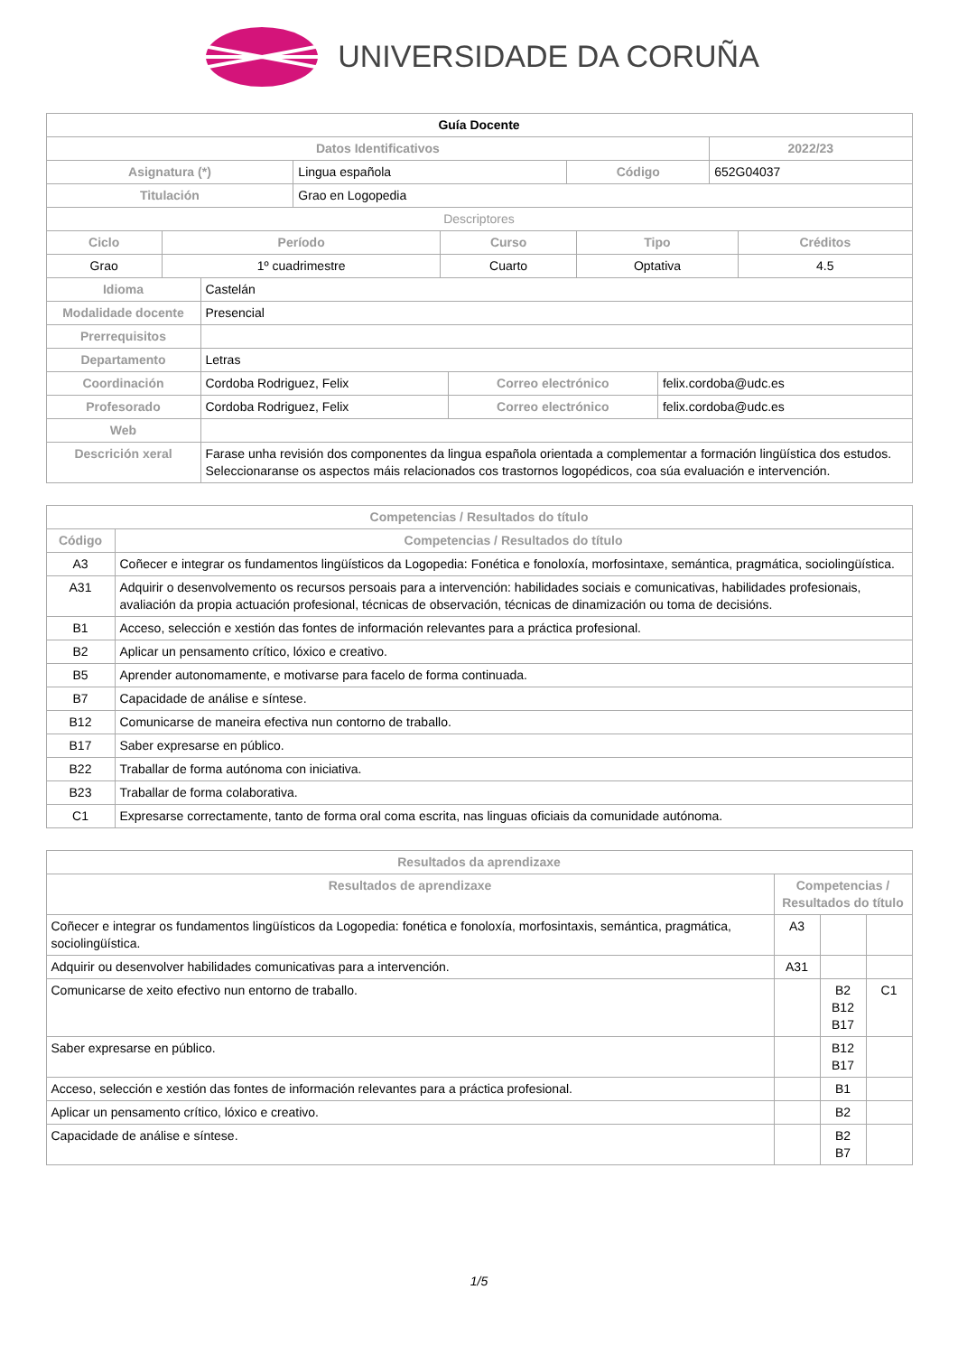UNIVERSIDADE DA CORUÑA
| Guía Docente | | | |
| --- | --- | --- | --- |
| Datos Identificativos | | | 2022/23 |
| Asignatura (*) | Lingua española | Código | 652G04037 |
| Titulación | Grao en Logopedia | | |
| Descriptores | | | |
| Ciclo | Período | Curso | Tipo | Créditos |
| --- | --- | --- | --- | --- |
| Grao | 1º cuadrimestre | Cuarto | Optativa | 4.5 |
| Idioma | Castelán | | |
| Modalidade docente | Presencial | | |
| Prerrequisitos | | | |
| Departamento | Letras | | |
| Coordinación | Cordoba Rodriguez, Felix | Correo electrónico | felix.cordoba@udc.es |
| Profesorado | Cordoba Rodriguez, Felix | Correo electrónico | felix.cordoba@udc.es |
| Web | | | |
| Descrición xeral | Farase unha revisión dos componentes da lingua española orientada a complementar a formación lingüística dos estudos. Seleccionaranse os aspectos máis relacionados cos trastornos logopédicos, coa súa evaluación e intervención. | | |
| Competencias / Resultados do título | |
| --- | --- |
| Código | Competencias / Resultados do título |
| A3 | Coñecer e integrar os fundamentos lingüísticos da Logopedia: Fonética e fonoloxía, morfosintaxe, semántica, pragmática, sociolingüística. |
| A31 | Adquirir o desenvolvemento os recursos persoais para a intervención: habilidades sociais e comunicativas, habilidades profesionais, avaliación da propia actuación profesional, técnicas de observación, técnicas de dinamización ou toma de decisións. |
| B1 | Acceso, selección e xestión das fontes de información relevantes para a práctica profesional. |
| B2 | Aplicar un pensamento crítico, lóxico e creativo. |
| B5 | Aprender autonomamente, e motivarse para facelo de forma continuada. |
| B7 | Capacidade de análise e síntese. |
| B12 | Comunicarse de maneira efectiva nun contorno de traballo. |
| B17 | Saber expresarse en público. |
| B22 | Traballar de forma autónoma con iniciativa. |
| B23 | Traballar de forma colaborativa. |
| C1 | Expresarse correctamente, tanto de forma oral coma escrita, nas linguas oficiais da comunidade autónoma. |
| Resultados da aprendizaxe | | | |
| --- | --- | --- | --- |
| Resultados de aprendizaxe | Competencias / Resultados do título | | |
| Coñecer e integrar os fundamentos lingüísticos da Logopedia: fonética e fonoloxía, morfosintaxis, semántica, pragmática, sociolingüística. | A3 | | |
| Adquirir ou desenvolver habilidades comunicativas para a intervención. | A31 | | |
| Comunicarse de xeito efectivo nun entorno de traballo. | | B2 B12 B17 | C1 |
| Saber expresarse en público. | | B12 B17 | |
| Acceso, selección e xestión das fontes de información relevantes para a práctica profesional. | | B1 | |
| Aplicar un pensamento crítico, lóxico e creativo. | | B2 | |
| Capacidade de análise e síntese. | | B2 B7 | |
1/5